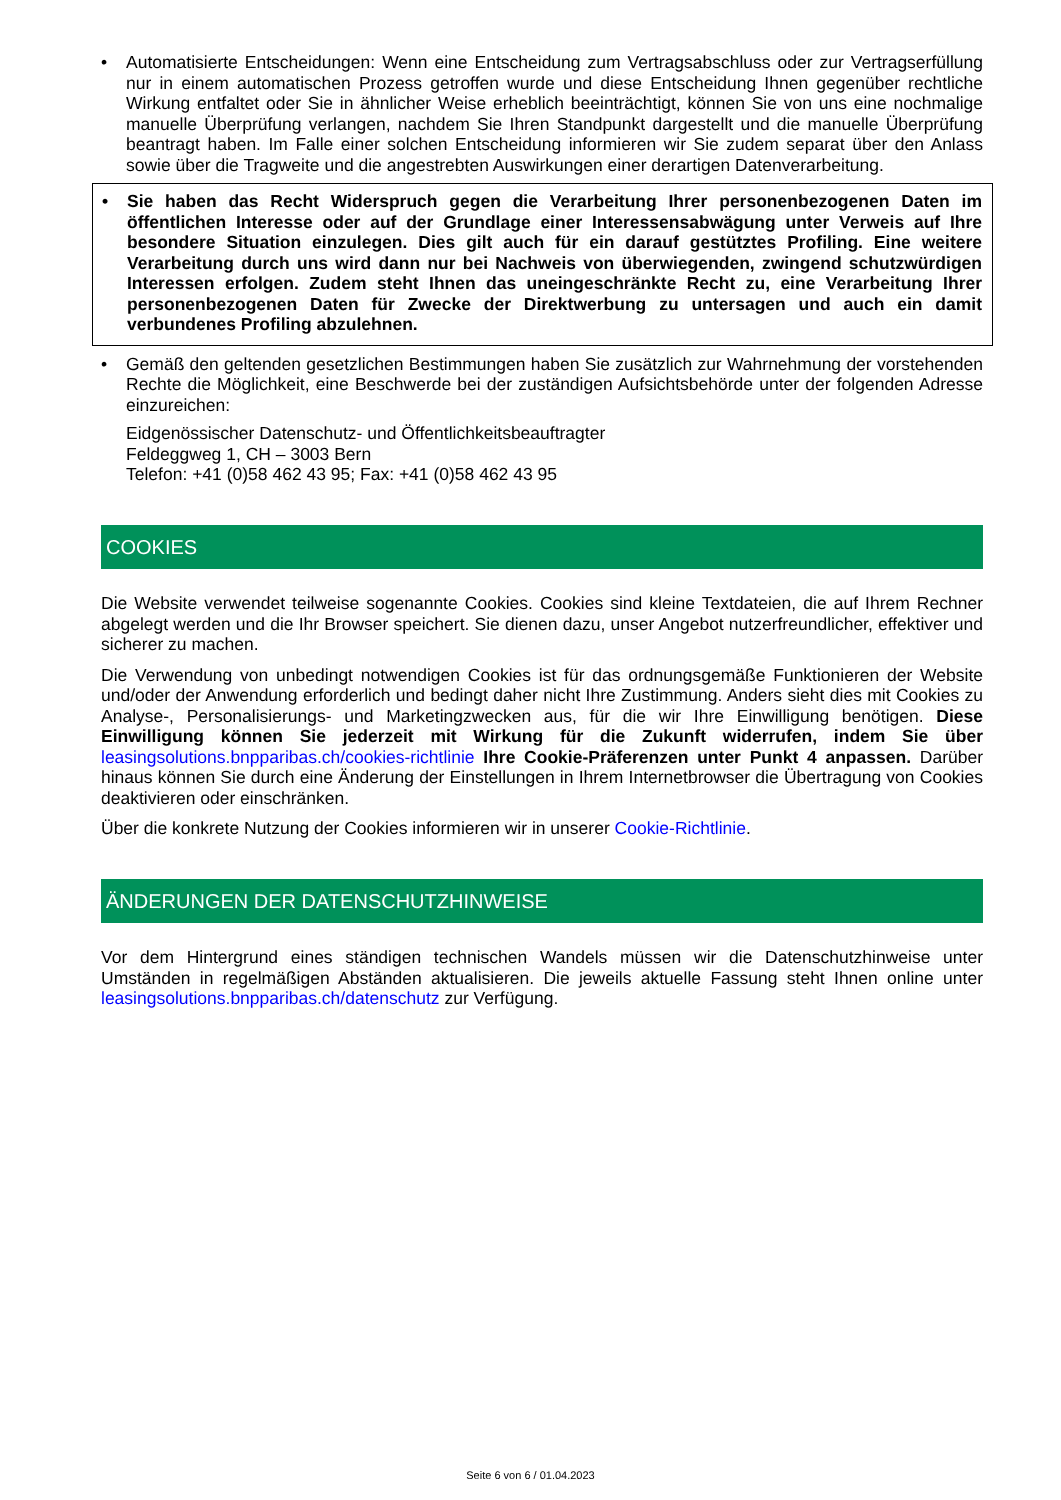• Automatisierte Entscheidungen: Wenn eine Entscheidung zum Vertragsabschluss oder zur Vertragserfüllung nur in einem automatischen Prozess getroffen wurde und diese Entscheidung Ihnen gegenüber rechtliche Wirkung entfaltet oder Sie in ähnlicher Weise erheblich beeinträchtigt, können Sie von uns eine nochmalige manuelle Überprüfung verlangen, nachdem Sie Ihren Standpunkt dargestellt und die manuelle Überprüfung beantragt haben. Im Falle einer solchen Entscheidung informieren wir Sie zudem separat über den Anlass sowie über die Tragweite und die angestrebten Auswirkungen einer derartigen Datenverarbeitung.
• Sie haben das Recht Widerspruch gegen die Verarbeitung Ihrer personenbezogenen Daten im öffentlichen Interesse oder auf der Grundlage einer Interessensabwägung unter Verweis auf Ihre besondere Situation einzulegen. Dies gilt auch für ein darauf gestütztes Profiling. Eine weitere Verarbeitung durch uns wird dann nur bei Nachweis von überwiegenden, zwingend schutzwürdigen Interessen erfolgen. Zudem steht Ihnen das uneingeschränkte Recht zu, eine Verarbeitung Ihrer personenbezogenen Daten für Zwecke der Direktwerbung zu untersagen und auch ein damit verbundenes Profiling abzulehnen.
• Gemäß den geltenden gesetzlichen Bestimmungen haben Sie zusätzlich zur Wahrnehmung der vorstehenden Rechte die Möglichkeit, eine Beschwerde bei der zuständigen Aufsichtsbehörde unter der folgenden Adresse einzureichen:
Eidgenössischer Datenschutz- und Öffentlichkeitsbeauftragter
Feldeggweg 1, CH – 3003 Bern
Telefon: +41 (0)58 462 43 95; Fax: +41 (0)58 462 43 95
COOKIES
Die Website verwendet teilweise sogenannte Cookies. Cookies sind kleine Textdateien, die auf Ihrem Rechner abgelegt werden und die Ihr Browser speichert. Sie dienen dazu, unser Angebot nutzerfreundlicher, effektiver und sicherer zu machen.
Die Verwendung von unbedingt notwendigen Cookies ist für das ordnungsgemäße Funktionieren der Website und/oder der Anwendung erforderlich und bedingt daher nicht Ihre Zustimmung. Anders sieht dies mit Cookies zu Analyse-, Personalisierungs- und Marketingzwecken aus, für die wir Ihre Einwilligung benötigen. Diese Einwilligung können Sie jederzeit mit Wirkung für die Zukunft widerrufen, indem Sie über leasingsolutions.bnpparibas.ch/cookies-richtlinie Ihre Cookie-Präferenzen unter Punkt 4 anpassen. Darüber hinaus können Sie durch eine Änderung der Einstellungen in Ihrem Internetbrowser die Übertragung von Cookies deaktivieren oder einschränken.
Über die konkrete Nutzung der Cookies informieren wir in unserer Cookie-Richtlinie.
ÄNDERUNGEN DER DATENSCHUTZHINWEISE
Vor dem Hintergrund eines ständigen technischen Wandels müssen wir die Datenschutzhinweise unter Umständen in regelmäßigen Abständen aktualisieren. Die jeweils aktuelle Fassung steht Ihnen online unter leasingsolutions.bnpparibas.ch/datenschutz zur Verfügung.
Seite 6 von 6 / 01.04.2023